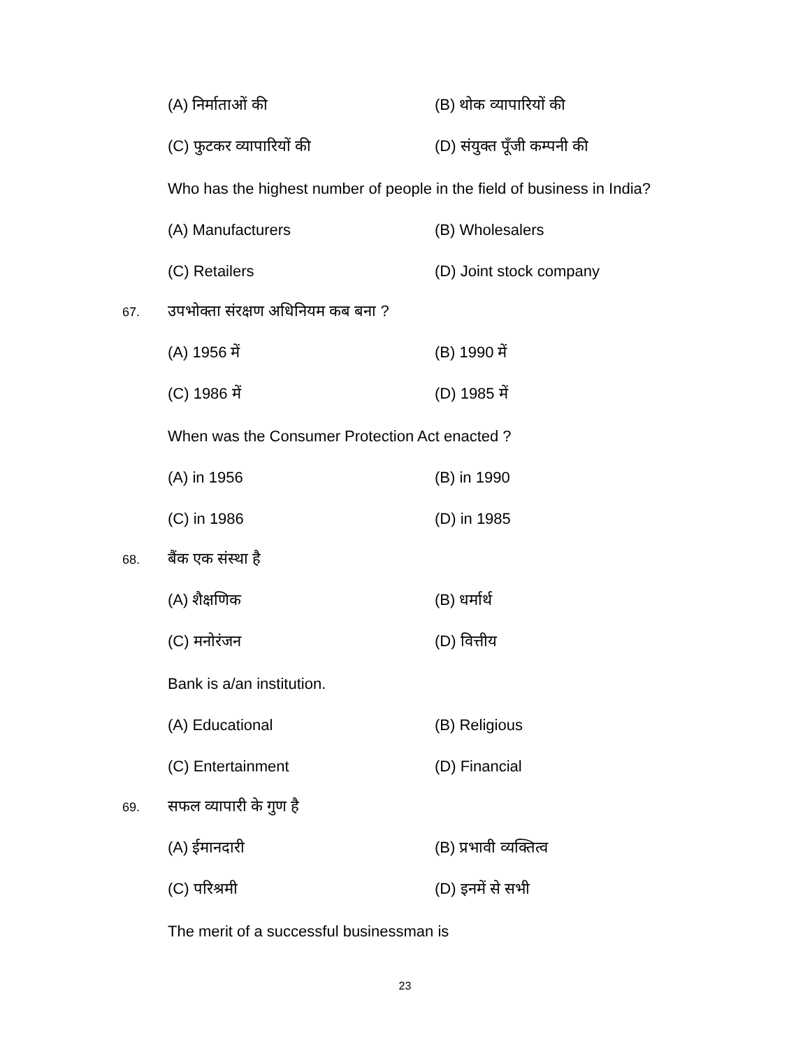(A) निर्माताओं की (B) थोक व्यापारियों की
(C) फुटकर व्यापारियों की (D) संयुक्त पूँजी कम्पनी की
Who has the highest number of people in the field of business in India?
(A) Manufacturers (B) Wholesalers
(C) Retailers (D) Joint stock company
67. उपभोक्ता संरक्षण अधिनियम कब बना ?
(A) 1956 में (B) 1990 में
(C) 1986 में (D) 1985 में
When was the Consumer Protection Act enacted ?
(A) in 1956 (B) in 1990
(C) in 1986 (D) in 1985
68. बैंक एक संस्था है
(A) शैक्षणिक (B) धर्मार्थ
(C) मनोरंजन (D) वित्तीय
Bank is a/an institution.
(A) Educational (B) Religious
(C) Entertainment (D) Financial
69. सफल व्यापारी के गुण है
(A) ईमानदारी (B) प्रभावी व्यक्तित्व
(C) परिश्रमी (D) इनमें से सभी
The merit of a successful businessman is
23